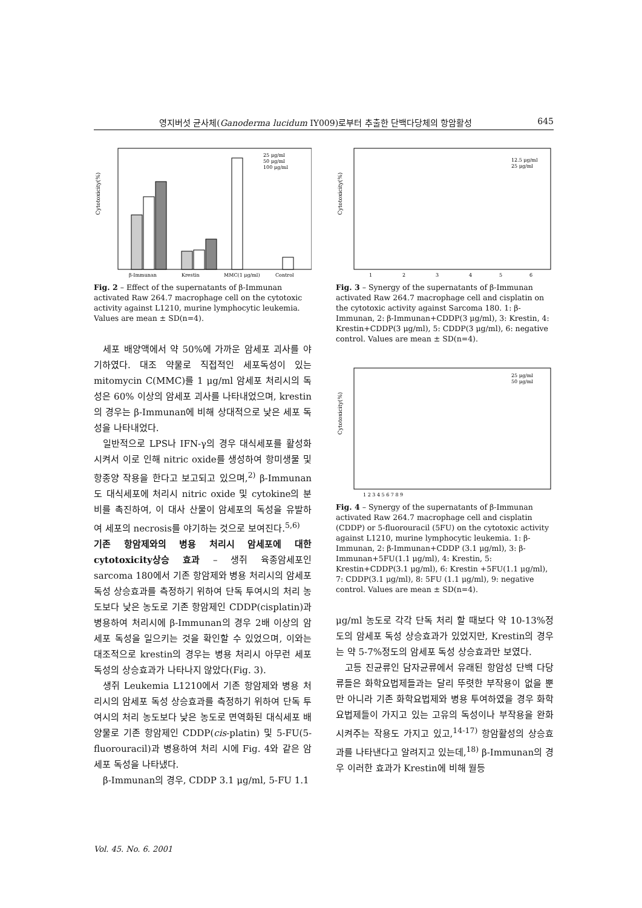영지버섯 균사체(Ganoderma lucidum IY009)로부터 추출한 단백다당체의 항암활성 645
Cytotoxicity(%)
25 μg/ml
50 μg/ml
100 μg/ml
β-Immunan
Krestin
MMC(1 μg/ml)
Control
Fig. 2 – Effect of the supernatants of β-Immunan activated Raw 264.7 macrophage cell on the cytotoxic activity against L1210, murine lymphocytic leukemia. Values are mean ± SD(n=4).
세포 배양액에서 약 50%에 가까운 암세포 괴사를 야기하였다. 대조 약물로 직접적인 세포독성이 있는 mitomycin C(MMC)를 1 μg/ml 암세포 처리시의 독성은 60% 이상의 암세포 괴사를 나타내었으며, krestin의 경우는 β-Immunan에 비해 상대적으로 낮은 세포 독성을 나타내었다.
일반적으로 LPS나 IFN-γ의 경우 대식세포를 활성화시켜서 이로 인해 nitric oxide를 생성하여 항미생물 및 항종양 작용을 한다고 보고되고 있으며,<sup>2)</sup> β-Immunan도 대식세포에 처리시 nitric oxide 및 cytokine의 분비를 촉진하여, 이 대사 산물이 암세포의 독성을 유발하여 세포의 necrosis를 야기하는 것으로 보여진다.<sup>5,6)</sup>
기존 항암제와의 병용 처리시 암세포에 대한 cytotoxicity상승 효과 – 생쥐 육종암세포인 sarcoma 180에서 기존 항암제와 병용 처리시의 암세포 독성 상승효과를 측정하기 위하여 단독 투여시의 처리 농도보다 낮은 농도로 기존 항암제인 CDDP(cisplatin)과 병용하여 처리시에 β-Immunan의 경우 2배 이상의 암세포 독성을 일으키는 것을 확인할 수 있었으며, 이와는 대조적으로 krestin의 경우는 병용 처리시 아무런 세포독성의 상승효과가 나타나지 않았다(Fig. 3).
생쥐 Leukemia L1210에서 기존 항암제와 병용 처리시의 암세포 독성 상승효과를 측정하기 위하여 단독 투여시의 처리 농도보다 낮은 농도로 면역화된 대식세포 배양물로 기존 항암제인 CDDP(cis-platin) 및 5-FU(5-fluorouracil)과 병용하여 처리 시에 Fig. 4와 같은 암세포 독성을 나타냈다.
β-Immunan의 경우, CDDP 3.1 μg/ml, 5-FU 1.1
Cytotoxicity(%)
12.5 μg/ml
25 μg/ml
1
2
3
4
5
6
Fig. 3 – Synergy of the supernatants of β-Immunan activated Raw 264.7 macrophage cell and cisplatin on the cytotoxic activity against Sarcoma 180. 1: β-Immunan, 2: β-Immunan+CDDP(3 μg/ml), 3: Krestin, 4: Krestin+CDDP(3 μg/ml), 5: CDDP(3 μg/ml), 6: negative control. Values are mean ± SD(n=4).
Cytotoxicity(%)
25 μg/ml
50 μg/ml
1 2 3 4 5 6 7 8 9
Fig. 4 – Synergy of the supernatants of β-Immunan activated Raw 264.7 macrophage cell and cisplatin (CDDP) or 5-fluorouracil (5FU) on the cytotoxic activity against L1210, murine lymphocytic leukemia. 1: β-Immunan, 2: β-Immunan+CDDP (3.1 μg/ml), 3: β-Immunan+5FU(1.1 μg/ml), 4: Krestin, 5: Krestin+CDDP(3.1 μg/ml), 6: Krestin +5FU(1.1 μg/ml), 7: CDDP(3.1 μg/ml), 8: 5FU (1.1 μg/ml), 9: negative control. Values are mean ± SD(n=4).
μg/ml 농도로 각각 단독 처리 할 때보다 약 10-13%정도의 암세포 독성 상승효과가 있었지만, Krestin의 경우는 약 5-7%정도의 암세포 독성 상승효과만 보였다.
고등 진균류인 담자균류에서 유래된 항암성 단백 다당류들은 화학요법제들과는 달리 뚜렷한 부작용이 없을 뿐만 아니라 기존 화학요법제와 병용 투여하였을 경우 화학요법제들이 가지고 있는 고유의 독성이나 부작용을 완화시켜주는 작용도 가지고 있고,<sup>14-17)</sup> 항암활성의 상승효과를 나타낸다고 알려지고 있는데,<sup>18)</sup> β-Immunan의 경우 이러한 효과가 Krestin에 비해 월등
Vol. 45. No. 6. 2001